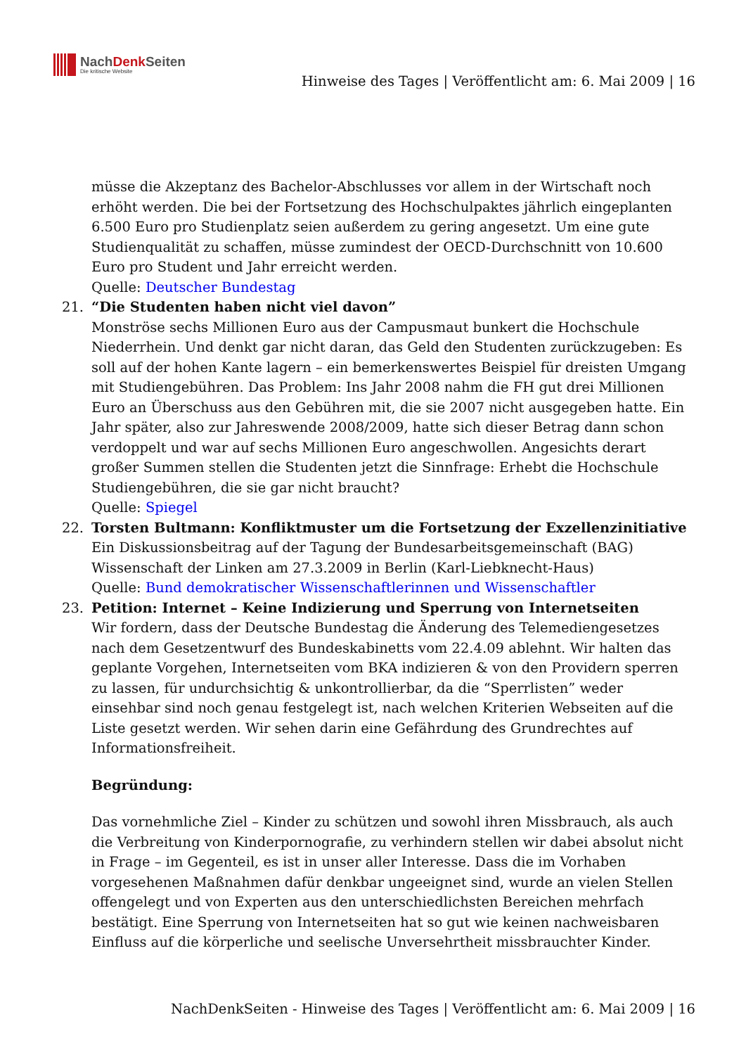NachDenk Seiten
Die kritische Website
Hinweise des Tages | Veröffentlicht am: 6. Mai 2009 | 16
müsse die Akzeptanz des Bachelor-Abschlusses vor allem in der Wirtschaft noch erhöht werden. Die bei der Fortsetzung des Hochschulpaktes jährlich eingeplanten 6.500 Euro pro Studienplatz seien außerdem zu gering angesetzt. Um eine gute Studienqualität zu schaffen, müsse zumindest der OECD-Durchschnitt von 10.600 Euro pro Student und Jahr erreicht werden.
Quelle: Deutscher Bundestag
21. “Die Studenten haben nicht viel davon”
Monströse sechs Millionen Euro aus der Campusmaut bunkert die Hochschule Niederrhein. Und denkt gar nicht daran, das Geld den Studenten zurückzugeben: Es soll auf der hohen Kante lagern – ein bemerkenswertes Beispiel für dreisten Umgang mit Studiengebühren. Das Problem: Ins Jahr 2008 nahm die FH gut drei Millionen Euro an Überschuss aus den Gebühren mit, die sie 2007 nicht ausgegeben hatte. Ein Jahr später, also zur Jahreswende 2008/2009, hatte sich dieser Betrag dann schon verdoppelt und war auf sechs Millionen Euro angeschwollen. Angesichts derart großer Summen stellen die Studenten jetzt die Sinnfrage: Erhebt die Hochschule Studiengebühren, die sie gar nicht braucht?
Quelle: Spiegel
22. Torsten Bultmann: Konfliktmuster um die Fortsetzung der Exzellenzinitiative
Ein Diskussionsbeitrag auf der Tagung der Bundesarbeitsgemeinschaft (BAG) Wissenschaft der Linken am 27.3.2009 in Berlin (Karl-Liebknecht-Haus)
Quelle: Bund demokratischer Wissenschaftlerinnen und Wissenschaftler
23. Petition: Internet – Keine Indizierung und Sperrung von Internetseiten
Wir fordern, dass der Deutsche Bundestag die Änderung des Telemediengesetzes nach dem Gesetzentwurf des Bundeskabinetts vom 22.4.09 ablehnt. Wir halten das geplante Vorgehen, Internetseiten vom BKA indizieren & von den Providern sperren zu lassen, für undurchsichtig & unkontrollierbar, da die “Sperrlisten” weder einsehbar sind noch genau festgelegt ist, nach welchen Kriterien Webseiten auf die Liste gesetzt werden. Wir sehen darin eine Gefährdung des Grundrechtes auf Informationsfreiheit.
Begründung:
Das vornehmliche Ziel – Kinder zu schützen und sowohl ihren Missbrauch, als auch die Verbreitung von Kinderpornografie, zu verhindern stellen wir dabei absolut nicht in Frage – im Gegenteil, es ist in unser aller Interesse. Dass die im Vorhaben vorgesehenen Maßnahmen dafür denkbar ungeeignet sind, wurde an vielen Stellen offengelegt und von Experten aus den unterschiedlichsten Bereichen mehrfach bestätigt. Eine Sperrung von Internetseiten hat so gut wie keinen nachweisbaren Einfluss auf die körperliche und seelische Unversehrtheit missbrauchter Kinder.
NachDenkSeiten - Hinweise des Tages | Veröffentlicht am: 6. Mai 2009 | 16